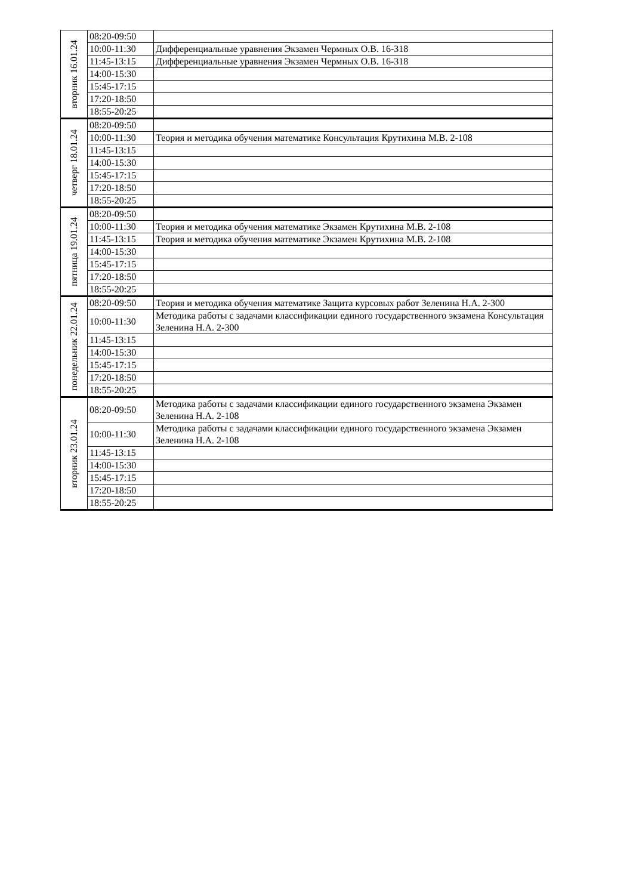| вторник 16.01.24 | 08:20-09:50 | |
| | 10:00-11:30 | Дифференциальные уравнения Экзамен Чермных О.В. 16-318 |
| | 11:45-13:15 | Дифференциальные уравнения Экзамен Чермных О.В. 16-318 |
| | 14:00-15:30 | |
| | 15:45-17:15 | |
| | 17:20-18:50 | |
| | 18:55-20:25 | |
| четверг 18.01.24 | 08:20-09:50 | |
| | 10:00-11:30 | Теория и методика обучения математике Консультация Крутихина М.В. 2-108 |
| | 11:45-13:15 | |
| | 14:00-15:30 | |
| | 15:45-17:15 | |
| | 17:20-18:50 | |
| | 18:55-20:25 | |
| пятница 19.01.24 | 08:20-09:50 | |
| | 10:00-11:30 | Теория и методика обучения математике Экзамен Крутихина М.В. 2-108 |
| | 11:45-13:15 | Теория и методика обучения математике Экзамен Крутихина М.В. 2-108 |
| | 14:00-15:30 | |
| | 15:45-17:15 | |
| | 17:20-18:50 | |
| | 18:55-20:25 | |
| понедельник 22.01.24 | 08:20-09:50 | Теория и методика обучения математике Защита курсовых работ Зеленина Н.А. 2-300 |
| | 10:00-11:30 | Методика работы с задачами классификации единого государственного экзамена Консультация Зеленина Н.А. 2-300 |
| | 11:45-13:15 | |
| | 14:00-15:30 | |
| | 15:45-17:15 | |
| | 17:20-18:50 | |
| | 18:55-20:25 | |
| вторник 23.01.24 | 08:20-09:50 | Методика работы с задачами классификации единого государственного экзамена Экзамен Зеленина Н.А. 2-108 |
| | 10:00-11:30 | Методика работы с задачами классификации единого государственного экзамена Экзамен Зеленина Н.А. 2-108 |
| | 11:45-13:15 | |
| | 14:00-15:30 | |
| | 15:45-17:15 | |
| | 17:20-18:50 | |
| | 18:55-20:25 | |